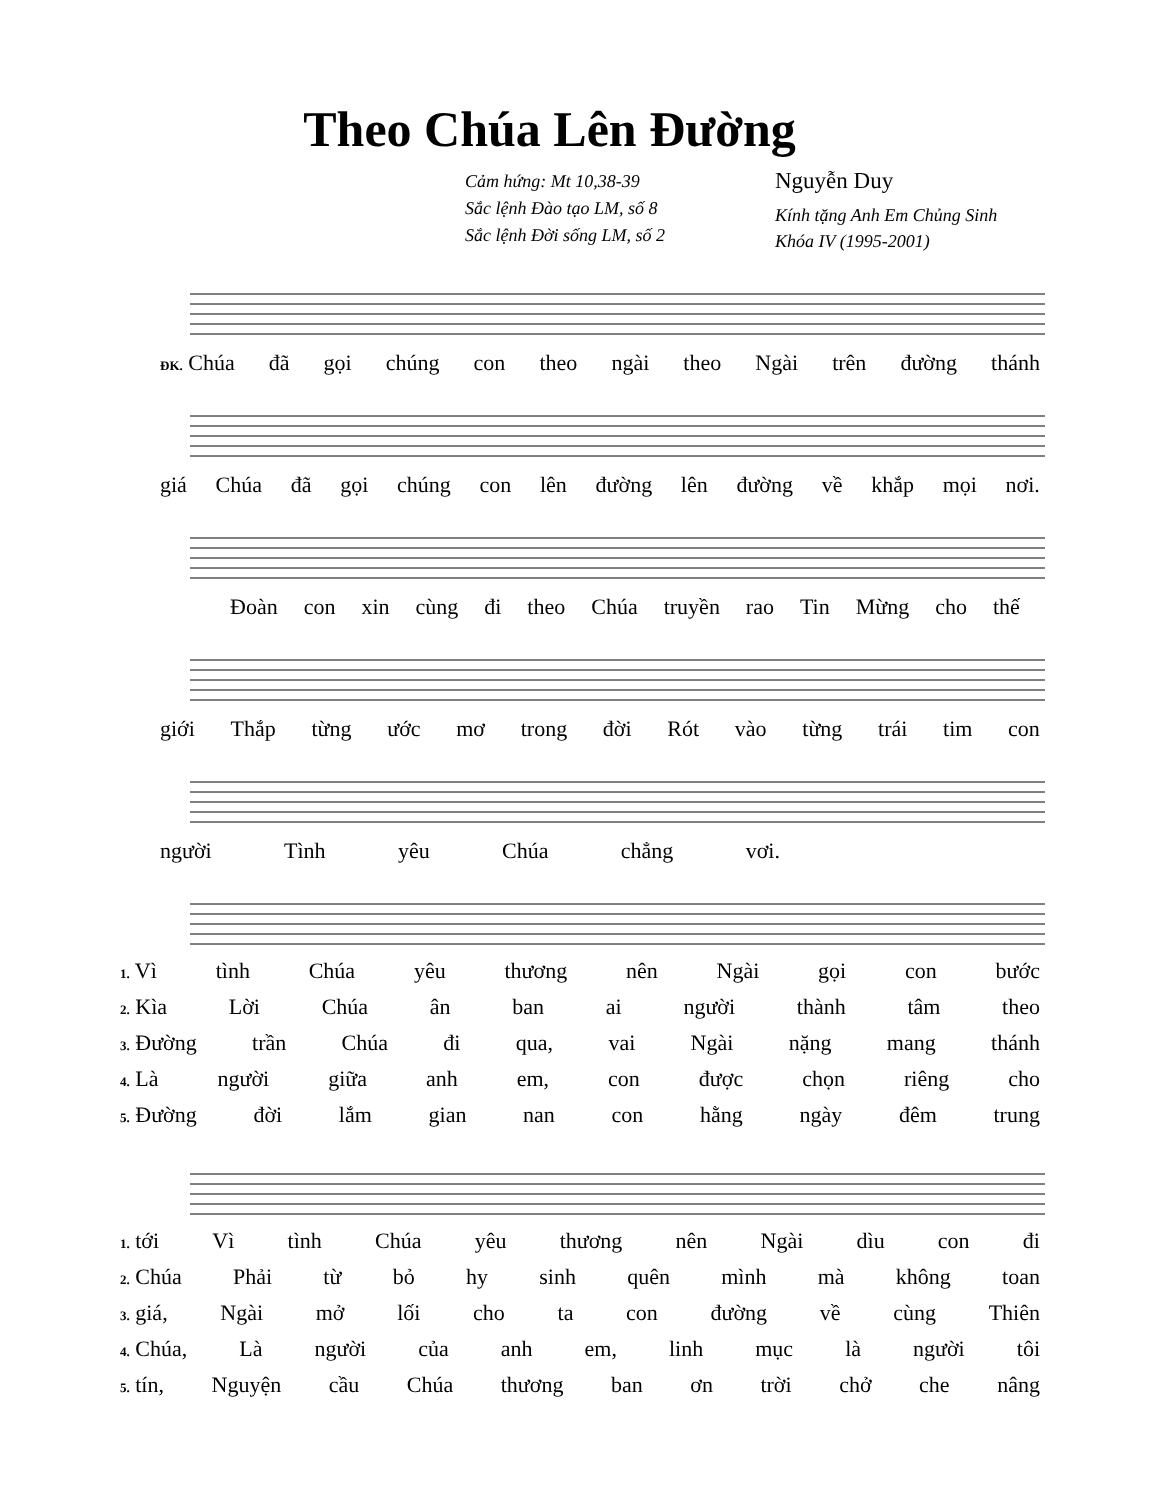Theo Chúa Lên Đường
Cảm hứng: Mt 10,38-39
Sắc lệnh Đào tạo LM, số 8
Sắc lệnh Đời sống LM, số 2
Nguyễn Duy
Kính tặng Anh Em Chủng Sinh
Khóa IV (1995-2001)
ĐK. Chúa đã gọi chúng con theo ngài theo Ngài trên đường thánh
giá Chúa đã gọi chúng con lên đường lên đường về khắp mọi nơi.
Đoàn con xin cùng đi theo Chúa truyền rao Tin Mừng cho thế
giới Thắp từng ước mơ trong đời Rót vào từng trái tim con
người Tình yêu Chúa chẳng vơi.
1. Vì tình Chúa yêu thương nên Ngài gọi con bước
2. Kìa Lời Chúa ân ban ai người thành tâm theo
3. Đường trần Chúa đi qua, vai Ngài nặng mang thánh
4. Là người giữa anh em, con được chọn riêng cho
5. Đường đời lắm gian nan con hằng ngày đêm trung
1. tới Vì tình Chúa yêu thương nên Ngài dìu con đi
2. Chúa Phải từ bỏ hy sinh quên mình mà không toan
3. giá, Ngài mở lối cho ta con đường về cùng Thiên
4. Chúa, Là người của anh em, linh mục là người tôi
5. tín, Nguyện cầu Chúa thương ban ơn trời chở che nâng